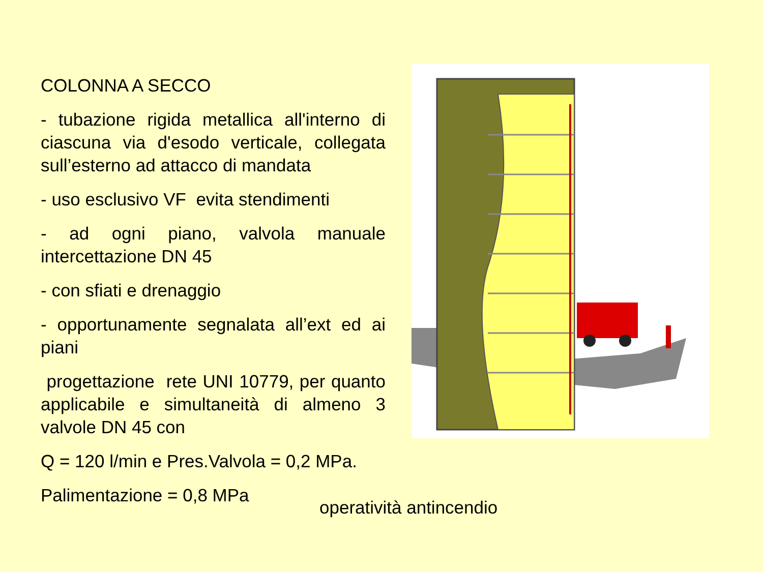COLONNA A SECCO
- tubazione rigida metallica all'interno di ciascuna via d'esodo verticale, collegata sull’esterno ad attacco di mandata
- uso esclusivo VF evita stendimenti
- ad ogni piano, valvola manuale intercettazione DN 45
- con sfiati e drenaggio
- opportunamente segnalata all’ext ed ai piani
progettazione rete UNI 10779, per quanto applicabile e simultaneità di almeno 3 valvole DN 45 con
Q = 120 l/min e Pres.Valvola = 0,2 MPa.
Palimentazione = 0,8 MPa
operatività antincendio